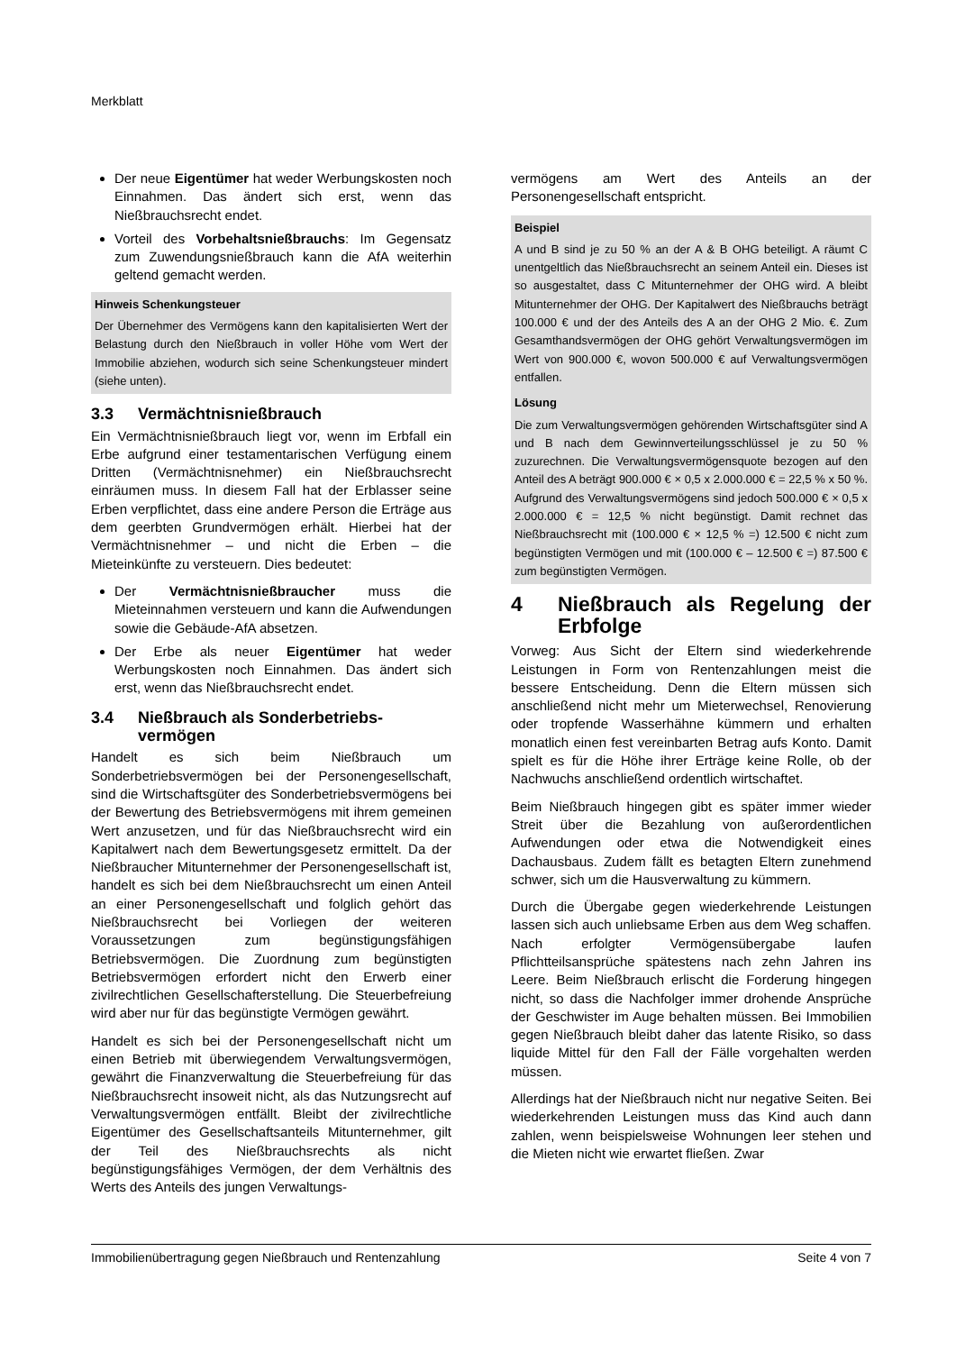Merkblatt
Der neue Eigentümer hat weder Werbungskosten noch Einnahmen. Das ändert sich erst, wenn das Nießbrauchsrecht endet.
Vorteil des Vorbehaltsnießbrauchs: Im Gegensatz zum Zuwendungsnießbrauch kann die AfA weiterhin geltend gemacht werden.
Hinweis Schenkungsteuer
Der Übernehmer des Vermögens kann den kapitalisierten Wert der Belastung durch den Nießbrauch in voller Höhe vom Wert der Immobilie abziehen, wodurch sich seine Schenkungsteuer mindert (siehe unten).
3.3 Vermächtnisnießbrauch
Ein Vermächtnisnießbrauch liegt vor, wenn im Erbfall ein Erbe aufgrund einer testamentarischen Verfügung einem Dritten (Vermächtnisnehmer) ein Nießbrauchsrecht einräumen muss. In diesem Fall hat der Erblasser seine Erben verpflichtet, dass eine andere Person die Erträge aus dem geerbten Grundvermögen erhält. Hierbei hat der Vermächtnisnehmer – und nicht die Erben – die Mieteinkünfte zu versteuern. Dies bedeutet:
Der Vermächtnisnießbraucher muss die Mieteinnahmen versteuern und kann die Aufwendungen sowie die Gebäude-AfA absetzen.
Der Erbe als neuer Eigentümer hat weder Werbungskosten noch Einnahmen. Das ändert sich erst, wenn das Nießbrauchsrecht endet.
3.4 Nießbrauch als Sonderbetriebs-
vermögen
Handelt es sich beim Nießbrauch um Sonderbetriebsvermögen bei der Personengesellschaft, sind die Wirtschaftsgüter des Sonderbetriebsvermögens bei der Bewertung des Betriebsvermögens mit ihrem gemeinen Wert anzusetzen, und für das Nießbrauchsrecht wird ein Kapitalwert nach dem Bewertungsgesetz ermittelt. Da der Nießbraucher Mitunternehmer der Personengesellschaft ist, handelt es sich bei dem Nießbrauchsrecht um einen Anteil an einer Personengesellschaft und folglich gehört das Nießbrauchsrecht bei Vorliegen der weiteren Voraussetzungen zum begünstigungsfähigen Betriebsvermögen. Die Zuordnung zum begünstigten Betriebsvermögen erfordert nicht den Erwerb einer zivilrechtlichen Gesellschafterstellung. Die Steuerbefreiung wird aber nur für das begünstigte Vermögen gewährt.
Handelt es sich bei der Personengesellschaft nicht um einen Betrieb mit überwiegendem Verwaltungsvermögen, gewährt die Finanzverwaltung die Steuerbefreiung für das Nießbrauchsrecht insoweit nicht, als das Nutzungsrecht auf Verwaltungsvermögen entfällt. Bleibt der zivilrechtliche Eigentümer des Gesellschaftsanteils Mitunternehmer, gilt der Teil des Nießbrauchsrechts als nicht begünstigungsfähiges Vermögen, der dem Verhältnis des Werts des Anteils des jungen Verwaltungs-
vermögens am Wert des Anteils an der Personengesellschaft entspricht.
Beispiel
A und B sind je zu 50 % an der A & B OHG beteiligt. A räumt C unentgeltlich das Nießbrauchsrecht an seinem Anteil ein. Dieses ist so ausgestaltet, dass C Mitunternehmer der OHG wird. A bleibt Mitunternehmer der OHG. Der Kapitalwert des Nießbrauchs beträgt 100.000 € und der des Anteils des A an der OHG 2 Mio. €. Zum Gesamthandsvermögen der OHG gehört Verwaltungsvermögen im Wert von 900.000 €, wovon 500.000 € auf Verwaltungsvermögen entfallen.
Lösung
Die zum Verwaltungsvermögen gehörenden Wirtschaftsgüter sind A und B nach dem Gewinnverteilungsschlüssel je zu 50 % zuzurechnen. Die Verwaltungsvermögensquote bezogen auf den Anteil des A beträgt 900.000 € × 0,5 x 2.000.000 € = 22,5 % x 50 %. Aufgrund des Verwaltungsvermögens sind jedoch 500.000 € × 0,5 x 2.000.000 € = 12,5 % nicht begünstigt. Damit rechnet das Nießbrauchsrecht mit (100.000 € × 12,5 % =) 12.500 € nicht zum begünstigten Vermögen und mit (100.000 € – 12.500 € =) 87.500 € zum begünstigten Vermögen.
4 Nießbrauch als Regelung der Erbfolge
Vorweg: Aus Sicht der Eltern sind wiederkehrende Leistungen in Form von Rentenzahlungen meist die bessere Entscheidung. Denn die Eltern müssen sich anschließend nicht mehr um Mieterwechsel, Renovierung oder tropfende Wasserhähne kümmern und erhalten monatlich einen fest vereinbarten Betrag aufs Konto. Damit spielt es für die Höhe ihrer Erträge keine Rolle, ob der Nachwuchs anschließend ordentlich wirtschaftet.
Beim Nießbrauch hingegen gibt es später immer wieder Streit über die Bezahlung von außerordentlichen Aufwendungen oder etwa die Notwendigkeit eines Dachausbaus. Zudem fällt es betagten Eltern zunehmend schwer, sich um die Hausverwaltung zu kümmern.
Durch die Übergabe gegen wiederkehrende Leistungen lassen sich auch unliebsame Erben aus dem Weg schaffen. Nach erfolgter Vermögensübergabe laufen Pflichtteilsansprüche spätestens nach zehn Jahren ins Leere. Beim Nießbrauch erlischt die Forderung hingegen nicht, so dass die Nachfolger immer drohende Ansprüche der Geschwister im Auge behalten müssen. Bei Immobilien gegen Nießbrauch bleibt daher das latente Risiko, so dass liquide Mittel für den Fall der Fälle vorgehalten werden müssen.
Allerdings hat der Nießbrauch nicht nur negative Seiten. Bei wiederkehrenden Leistungen muss das Kind auch dann zahlen, wenn beispielsweise Wohnungen leer stehen und die Mieten nicht wie erwartet fließen. Zwar
Immobilienübertragung gegen Nießbrauch und Rentenzahlung Seite 4 von 7